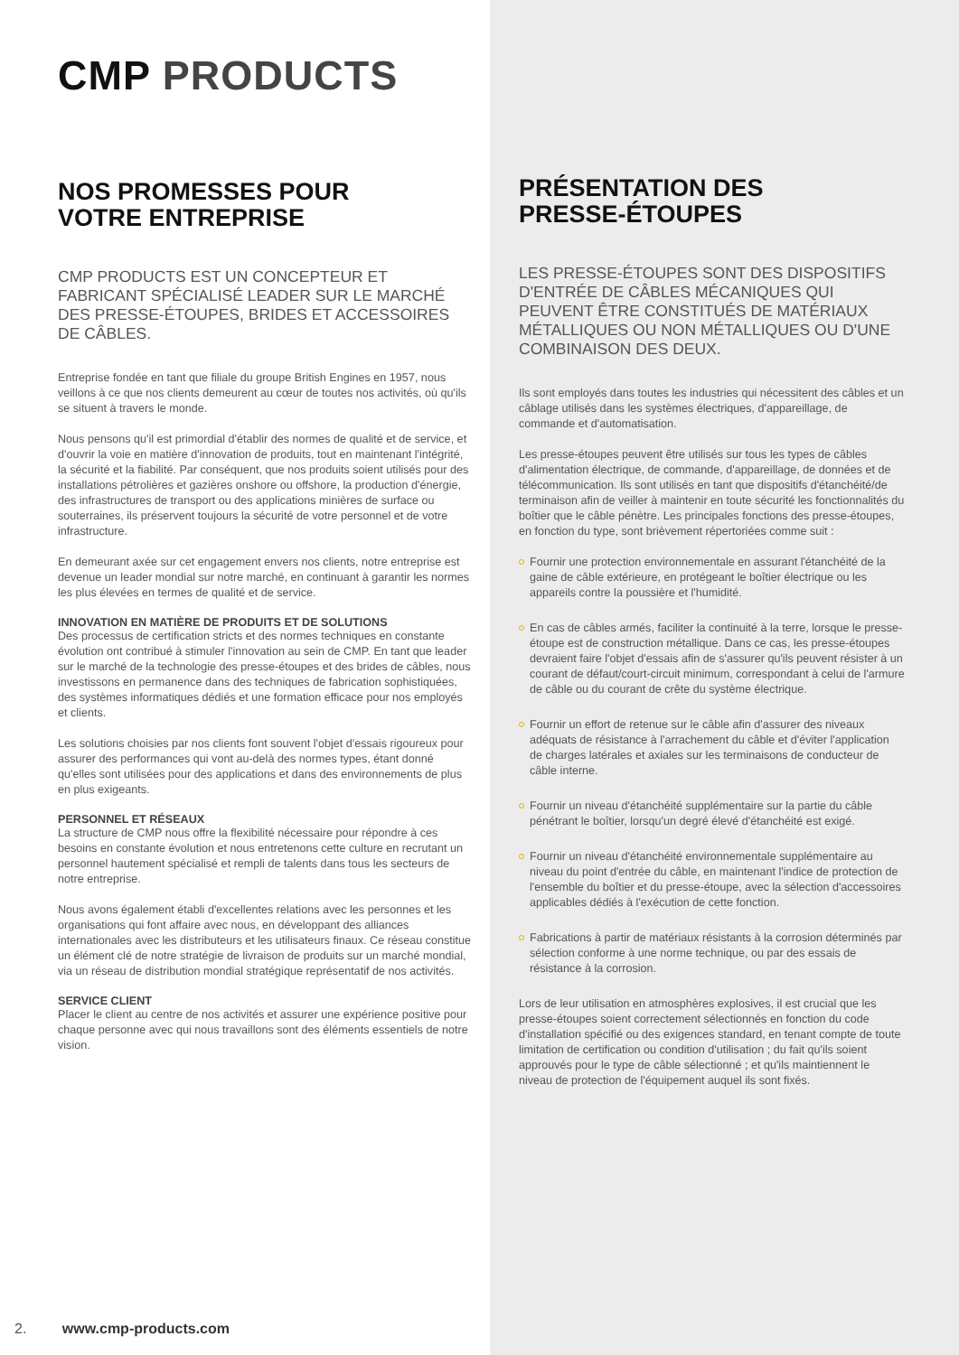CMP PRODUCTS
NOS PROMESSES POUR
VOTRE ENTREPRISE
CMP PRODUCTS EST UN CONCEPTEUR ET FABRICANT SPÉCIALISÉ LEADER SUR LE MARCHÉ DES PRESSE-ÉTOUPES, BRIDES ET ACCESSOIRES DE CÂBLES.
Entreprise fondée en tant que filiale du groupe British Engines en 1957, nous veillons à ce que nos clients demeurent au cœur de toutes nos activités, où qu'ils se situent à travers le monde.
Nous pensons qu'il est primordial d'établir des normes de qualité et de service, et d'ouvrir la voie en matière d'innovation de produits, tout en maintenant l'intégrité, la sécurité et la fiabilité. Par conséquent, que nos produits soient utilisés pour des installations pétrolières et gazières onshore ou offshore, la production d'énergie, des infrastructures de transport ou des applications minières de surface ou souterraines, ils préservent toujours la sécurité de votre personnel et de votre infrastructure.
En demeurant axée sur cet engagement envers nos clients, notre entreprise est devenue un leader mondial sur notre marché, en continuant à garantir les normes les plus élevées en termes de qualité et de service.
INNOVATION EN MATIÈRE DE PRODUITS ET DE SOLUTIONS
Des processus de certification stricts et des normes techniques en constante évolution ont contribué à stimuler l'innovation au sein de CMP. En tant que leader sur le marché de la technologie des presse-étoupes et des brides de câbles, nous investissons en permanence dans des techniques de fabrication sophistiquées, des systèmes informatiques dédiés et une formation efficace pour nos employés et clients.
Les solutions choisies par nos clients font souvent l'objet d'essais rigoureux pour assurer des performances qui vont au-delà des normes types, étant donné qu'elles sont utilisées pour des applications et dans des environnements de plus en plus exigeants.
PERSONNEL ET RÉSEAUX
La structure de CMP nous offre la flexibilité nécessaire pour répondre à ces besoins en constante évolution et nous entretenons cette culture en recrutant un personnel hautement spécialisé et rempli de talents dans tous les secteurs de notre entreprise.
Nous avons également établi d'excellentes relations avec les personnes et les organisations qui font affaire avec nous, en développant des alliances internationales avec les distributeurs et les utilisateurs finaux. Ce réseau constitue un élément clé de notre stratégie de livraison de produits sur un marché mondial, via un réseau de distribution mondial stratégique représentatif de nos activités.
SERVICE CLIENT
Placer le client au centre de nos activités et assurer une expérience positive pour chaque personne avec qui nous travaillons sont des éléments essentiels de notre vision.
2. www.cmp-products.com
PRÉSENTATION DES
PRESSE-ÉTOUPES
LES PRESSE-ÉTOUPES SONT DES DISPOSITIFS D'ENTRÉE DE CÂBLES MÉCANIQUES QUI PEUVENT ÊTRE CONSTITUÉS DE MATÉRIAUX MÉTALLIQUES OU NON MÉTALLIQUES OU D'UNE COMBINAISON DES DEUX.
Ils sont employés dans toutes les industries qui nécessitent des câbles et un câblage utilisés dans les systèmes électriques, d'appareillage, de commande et d'automatisation.
Les presse-étoupes peuvent être utilisés sur tous les types de câbles d'alimentation électrique, de commande, d'appareillage, de données et de télécommunication. Ils sont utilisés en tant que dispositifs d'étanchéité/de terminaison afin de veiller à maintenir en toute sécurité les fonctionnalités du boîtier que le câble pénètre. Les principales fonctions des presse-étoupes, en fonction du type, sont brièvement répertoriées comme suit :
Fournir une protection environnementale en assurant l'étanchéité de la gaine de câble extérieure, en protégeant le boîtier électrique ou les appareils contre la poussière et l'humidité.
En cas de câbles armés, faciliter la continuité à la terre, lorsque le presse-étoupe est de construction métallique. Dans ce cas, les presse-étoupes devraient faire l'objet d'essais afin de s'assurer qu'ils peuvent résister à un courant de défaut/court-circuit minimum, correspondant à celui de l'armure de câble ou du courant de crête du système électrique.
Fournir un effort de retenue sur le câble afin d'assurer des niveaux adéquats de résistance à l'arrachement du câble et d'éviter l'application de charges latérales et axiales sur les terminaisons de conducteur de câble interne.
Fournir un niveau d'étanchéité supplémentaire sur la partie du câble pénétrant le boîtier, lorsqu'un degré élevé d'étanchéité est exigé.
Fournir un niveau d'étanchéité environnementale supplémentaire au niveau du point d'entrée du câble, en maintenant l'indice de protection de l'ensemble du boîtier et du presse-étoupe, avec la sélection d'accessoires applicables dédiés à l'exécution de cette fonction.
Fabrications à partir de matériaux résistants à la corrosion déterminés par sélection conforme à une norme technique, ou par des essais de résistance à la corrosion.
Lors de leur utilisation en atmosphères explosives, il est crucial que les presse-étoupes soient correctement sélectionnés en fonction du code d'installation spécifié ou des exigences standard, en tenant compte de toute limitation de certification ou condition d'utilisation ; du fait qu'ils soient approuvés pour le type de câble sélectionné ; et qu'ils maintiennent le niveau de protection de l'équipement auquel ils sont fixés.